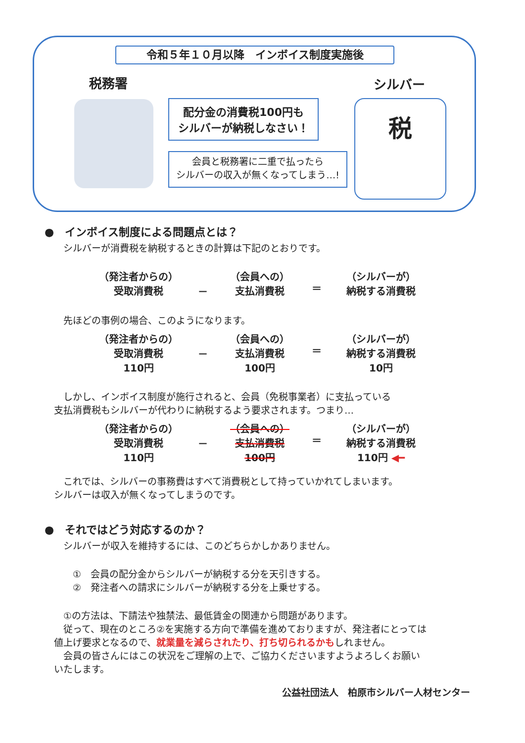令和５年１０月以降　インボイス制度実施後
税務署 シルバー
配分金の消費税100円も
シルバーが納税しなさい！
会員と税務署に二重で払ったら
シルバーの収入が無くなってしまう…!
税
●　インボイス制度による問題点とは？
　　シルバーが消費税を納税するときの計算は下記のとおりです。
（発注者からの）
受取消費税
－
（会員への）
支払消費税
＝
（シルバーが）
納税する消費税
　　先ほどの事例の場合、このようになります。
（発注者からの）
受取消費税
110円
－
（会員への）
支払消費税
100円
＝
（シルバーが）
納税する消費税
10円
　　しかし、インボイス制度が施行されると、会員（免税事業者）に支払っている
　支払消費税もシルバーが代わりに納税するよう要求されます。つまり…
（発注者からの）
受取消費税
110円
－
（会員への）
支払消費税
100円
＝
（シルバーが）
納税する消費税
110円 ◀━
　　これでは、シルバーの事務費はすべて消費税として持っていかれてしまいます。
　シルバーは収入が無くなってしまうのです。
●　それではどう対応するのか？
　　シルバーが収入を維持するには、このどちらかしかありません。
　　　①　会員の配分金からシルバーが納税する分を天引きする。
　　　②　発注者への請求にシルバーが納税する分を上乗せする。
　　①の方法は、下請法や独禁法、最低賃金の関連から問題があります。
　　従って、現在のところ②を実施する方向で準備を進めておりますが、発注者にとっては
　値上げ要求となるので、就業量を減らされたり、打ち切られるかもしれません。
　　会員の皆さんにはこの状況をご理解の上で、ご協力くださいますようよろしくお願い
　いたします。
公益社団法人　柏原市シルバー人材センター